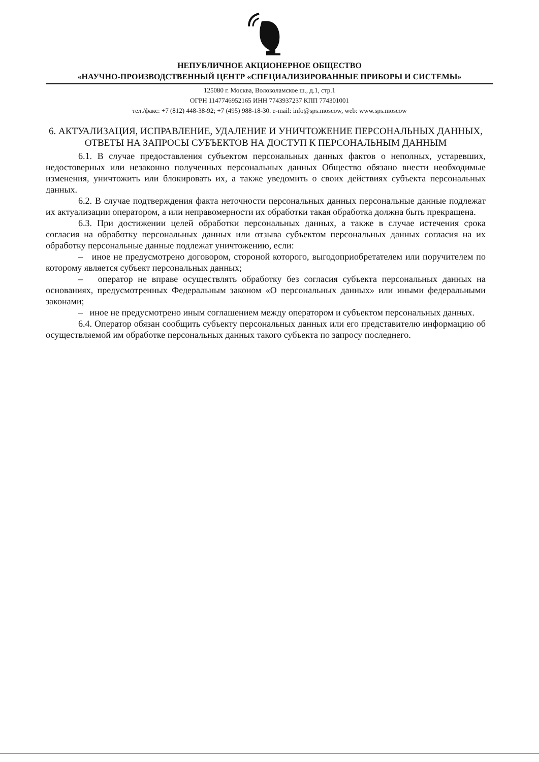НЕПУБЛИЧНОЕ АКЦИОНЕРНОЕ ОБЩЕСТВО
«НАУЧНО-ПРОИЗВОДСТВЕННЫЙ ЦЕНТР «СПЕЦИАЛИЗИРОВАННЫЕ ПРИБОРЫ И СИСТЕМЫ»
125080 г. Москва, Волоколамское ш., д.1, стр.1
ОГРН 1147746952165 ИНН 7743937237 КПП 774301001
тел./факс: +7 (812) 448-38-92; +7 (495) 988-18-30. e-mail: info@sps.moscow, web: www.sps.moscow
6. АКТУАЛИЗАЦИЯ, ИСПРАВЛЕНИЕ, УДАЛЕНИЕ И УНИЧТОЖЕНИЕ ПЕРСОНАЛЬНЫХ ДАННЫХ, ОТВЕТЫ НА ЗАПРОСЫ СУБЪЕКТОВ НА ДОСТУП К ПЕРСОНАЛЬНЫМ ДАННЫМ
6.1. В случае предоставления субъектом персональных данных фактов о неполных, устаревших, недостоверных или незаконно полученных персональных данных Общество обязано внести необходимые изменения, уничтожить или блокировать их, а также уведомить о своих действиях субъекта персональных данных.
6.2. В случае подтверждения факта неточности персональных данных персональные данные подлежат их актуализации оператором, а или неправомерности их обработки такая обработка должна быть прекращена.
6.3. При достижении целей обработки персональных данных, а также в случае истечения срока согласия на обработку персональных данных или отзыва субъектом персональных данных согласия на их обработку персональные данные подлежат уничтожению, если:
– иное не предусмотрено договором, стороной которого, выгодоприобретателем или поручителем по которому является субъект персональных данных;
– оператор не вправе осуществлять обработку без согласия субъекта персональных данных на основаниях, предусмотренных Федеральным законом «О персональных данных» или иными федеральными законами;
– иное не предусмотрено иным соглашением между оператором и субъектом персональных данных.
6.4. Оператор обязан сообщить субъекту персональных данных или его представителю информацию об осуществляемой им обработке персональных данных такого субъекта по запросу последнего.